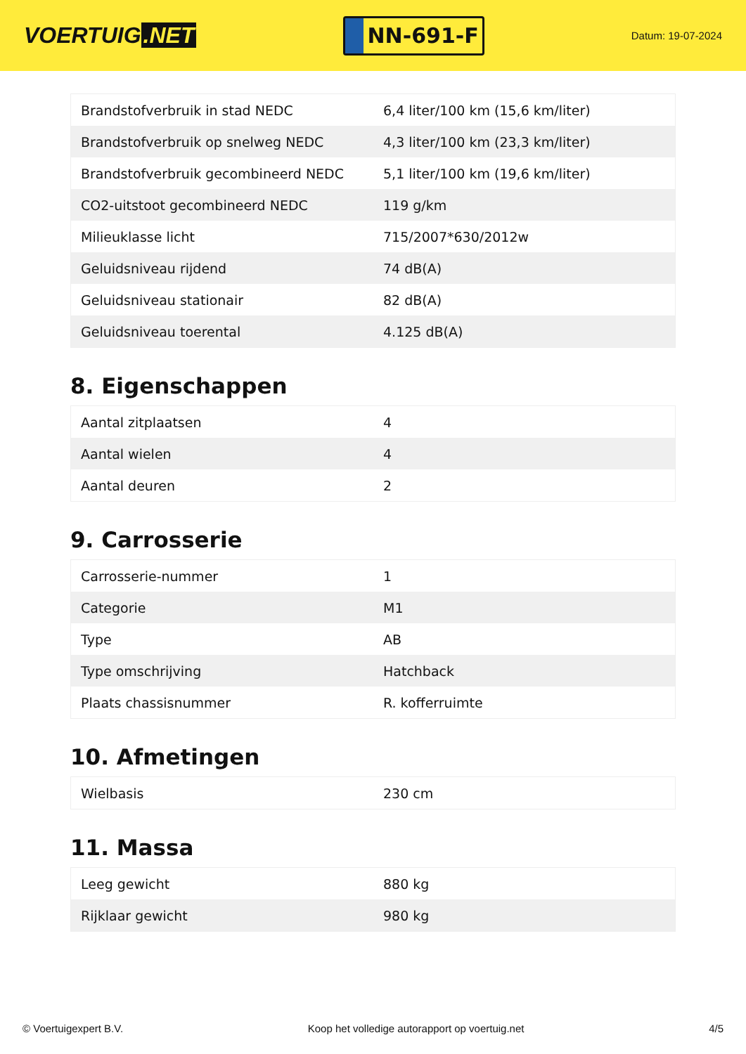VOERTUIG.NET
NN-691-F
Datum: 19-07-2024
| Brandstofverbruik in stad NEDC | 6,4 liter/100 km (15,6 km/liter) |
| Brandstofverbruik op snelweg NEDC | 4,3 liter/100 km (23,3 km/liter) |
| Brandstofverbruik gecombineerd NEDC | 5,1 liter/100 km (19,6 km/liter) |
| CO2-uitstoot gecombineerd NEDC | 119 g/km |
| Milieuklasse licht | 715/2007*630/2012w |
| Geluidsniveau rijdend | 74 dB(A) |
| Geluidsniveau stationair | 82 dB(A) |
| Geluidsniveau toerental | 4.125 dB(A) |
8. Eigenschappen
| Aantal zitplaatsen | 4 |
| Aantal wielen | 4 |
| Aantal deuren | 2 |
9. Carrosserie
| Carrosserie-nummer | 1 |
| Categorie | M1 |
| Type | AB |
| Type omschrijving | Hatchback |
| Plaats chassisnummer | R. kofferruimte |
10. Afmetingen
| Wielbasis | 230 cm |
11. Massa
| Leeg gewicht | 880 kg |
| Rijklaar gewicht | 980 kg |
© Voertuigexpert B.V. Koop het volledige autorapport op voertuig.net 4/5